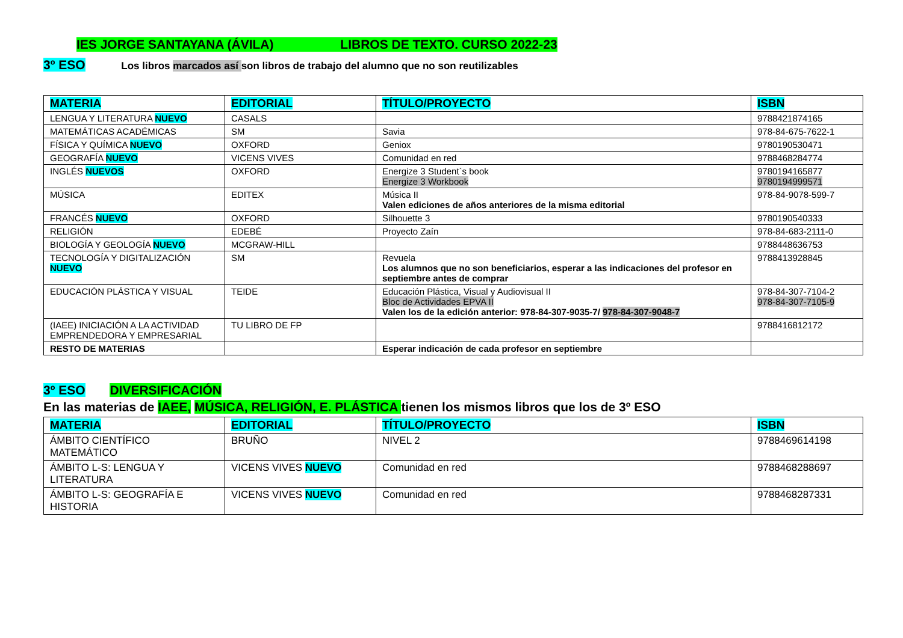IES JORGE SANTAYANA (ÁVILA) LIBROS DE TEXTO. CURSO 2022-23
3º ESO Los libros marcados así son libros de trabajo del alumno que no son reutilizables
| MATERIA | EDITORIAL | TÍTULO/PROYECTO | ISBN |
| --- | --- | --- | --- |
| LENGUA Y LITERATURA NUEVO | CASALS | | 9788421874165 |
| MATEMÁTICAS ACADÉMICAS | SM | Savia | 978-84-675-7622-1 |
| FÍSICA Y QUÍMICA NUEVO | OXFORD | Geniox | 9780190530471 |
| GEOGRAFÍA NUEVO | VICENS VIVES | Comunidad en red | 9788468284774 |
| INGLÉS NUEVOS | OXFORD | Energize 3 Student`s book Energize 3 Workbook | 9780194165877 9780194999571 |
| MÚSICA | EDITEX | Música II Valen ediciones de años anteriores de la misma editorial | 978-84-9078-599-7 |
| FRANCÉS NUEVO | OXFORD | Silhouette 3 | 9780190540333 |
| RELIGIÓN | EDEBÉ | Proyecto Zaín | 978-84-683-2111-0 |
| BIOLOGÍA Y GEOLOGÍA NUEVO | MCGRAW-HILL | | 9788448636753 |
| TECNOLOGÍA Y DIGITALIZACIÓN NUEVO | SM | Revuela Los alumnos que no son beneficiarios, esperar a las indicaciones del profesor en septiembre antes de comprar | 9788413928845 |
| EDUCACIÓN PLÁSTICA Y VISUAL | TEIDE | Educación Plástica, Visual y Audiovisual II Bloc de Actividades EPVA II Valen los de la edición anterior: 978-84-307-9035-7/ 978-84-307-9048-7 | 978-84-307-7104-2 978-84-307-7105-9 |
| (IAEE) INICIACIÓN A LA ACTIVIDAD EMPRENDEDORA Y EMPRESARIAL | TU LIBRO DE FP | | 9788416812172 |
| RESTO DE MATERIAS | | Esperar indicación de cada profesor en septiembre | |
3º ESO DIVERSIFICACIÓN
En las materias de IAEE, MÚSICA, RELIGIÓN, E. PLÁSTICA tienen los mismos libros que los de 3º ESO
| MATERIA | EDITORIAL | TÍTULO/PROYECTO | ISBN |
| --- | --- | --- | --- |
| ÁMBITO CIENTÍFICO MATEMÁTICO | BRUÑO | NIVEL 2 | 9788469614198 |
| ÁMBITO L-S: LENGUA Y LITERATURA | VICENS VIVES NUEVO | Comunidad en red | 9788468288697 |
| ÁMBITO L-S: GEOGRAFÍA E HISTORIA | VICENS VIVES NUEVO | Comunidad en red | 9788468287331 |